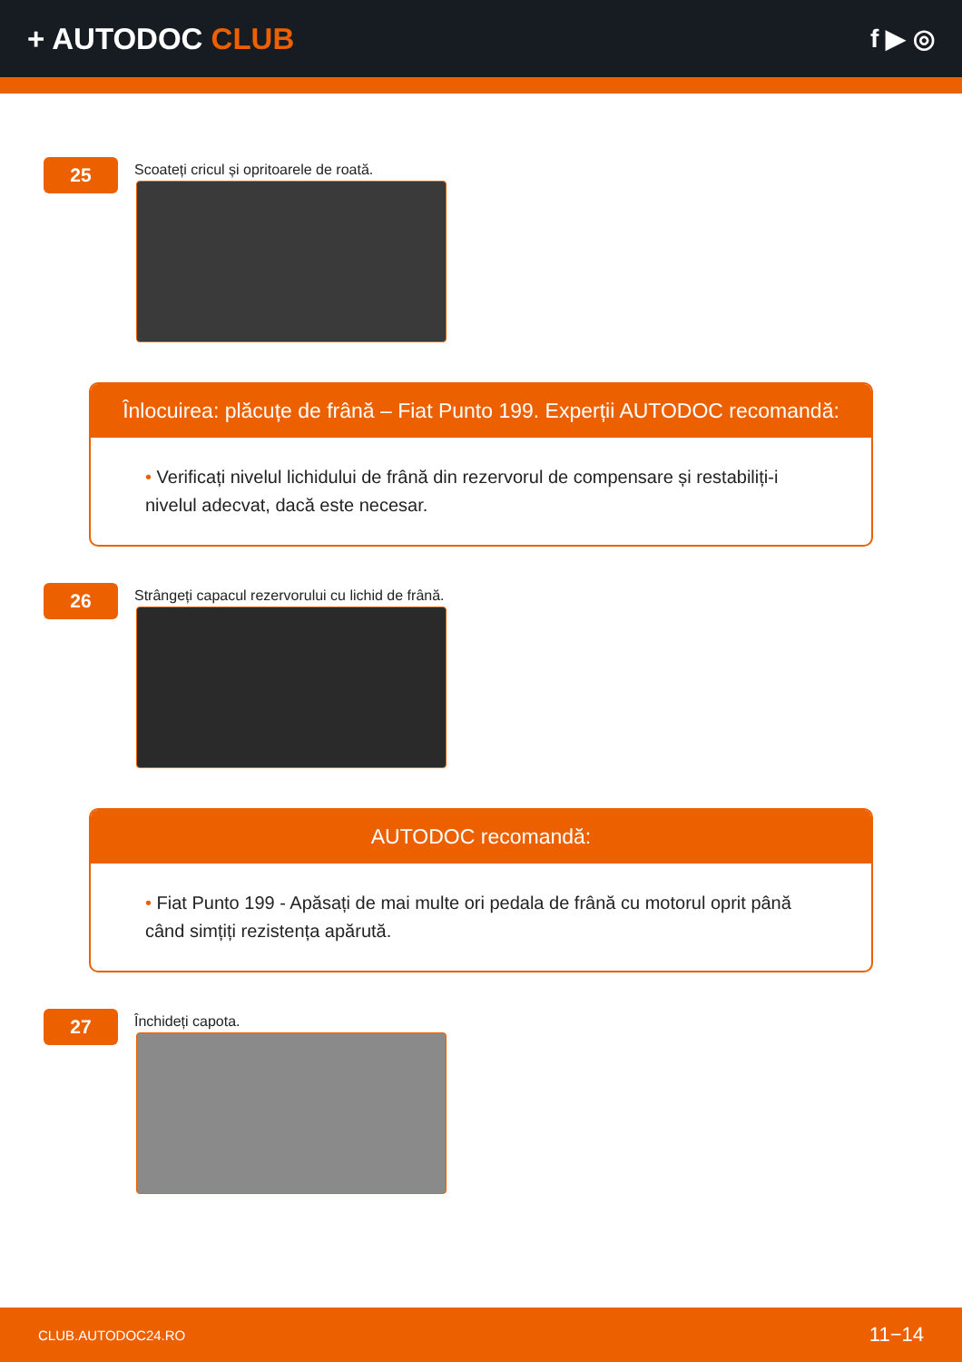+ AUTODOC CLUB
f ▶ ◎
25
Scoateți cricul și opritoarele de roată.
Înlocuirea: plăcuțe de frână – Fiat Punto 199. Experții AUTODOC recomandă:
• Verificați nivelul lichidului de frână din rezervorul de compensare și restabiliți-i nivelul adecvat, dacă este necesar.
26
Strângeți capacul rezervorului cu lichid de frână.
AUTODOC recomandă:
• Fiat Punto 199 - Apăsați de mai multe ori pedala de frână cu motorul oprit până când simțiți rezistența apărută.
27
Închideți capota.
CLUB.AUTODOC24.RO
11−14